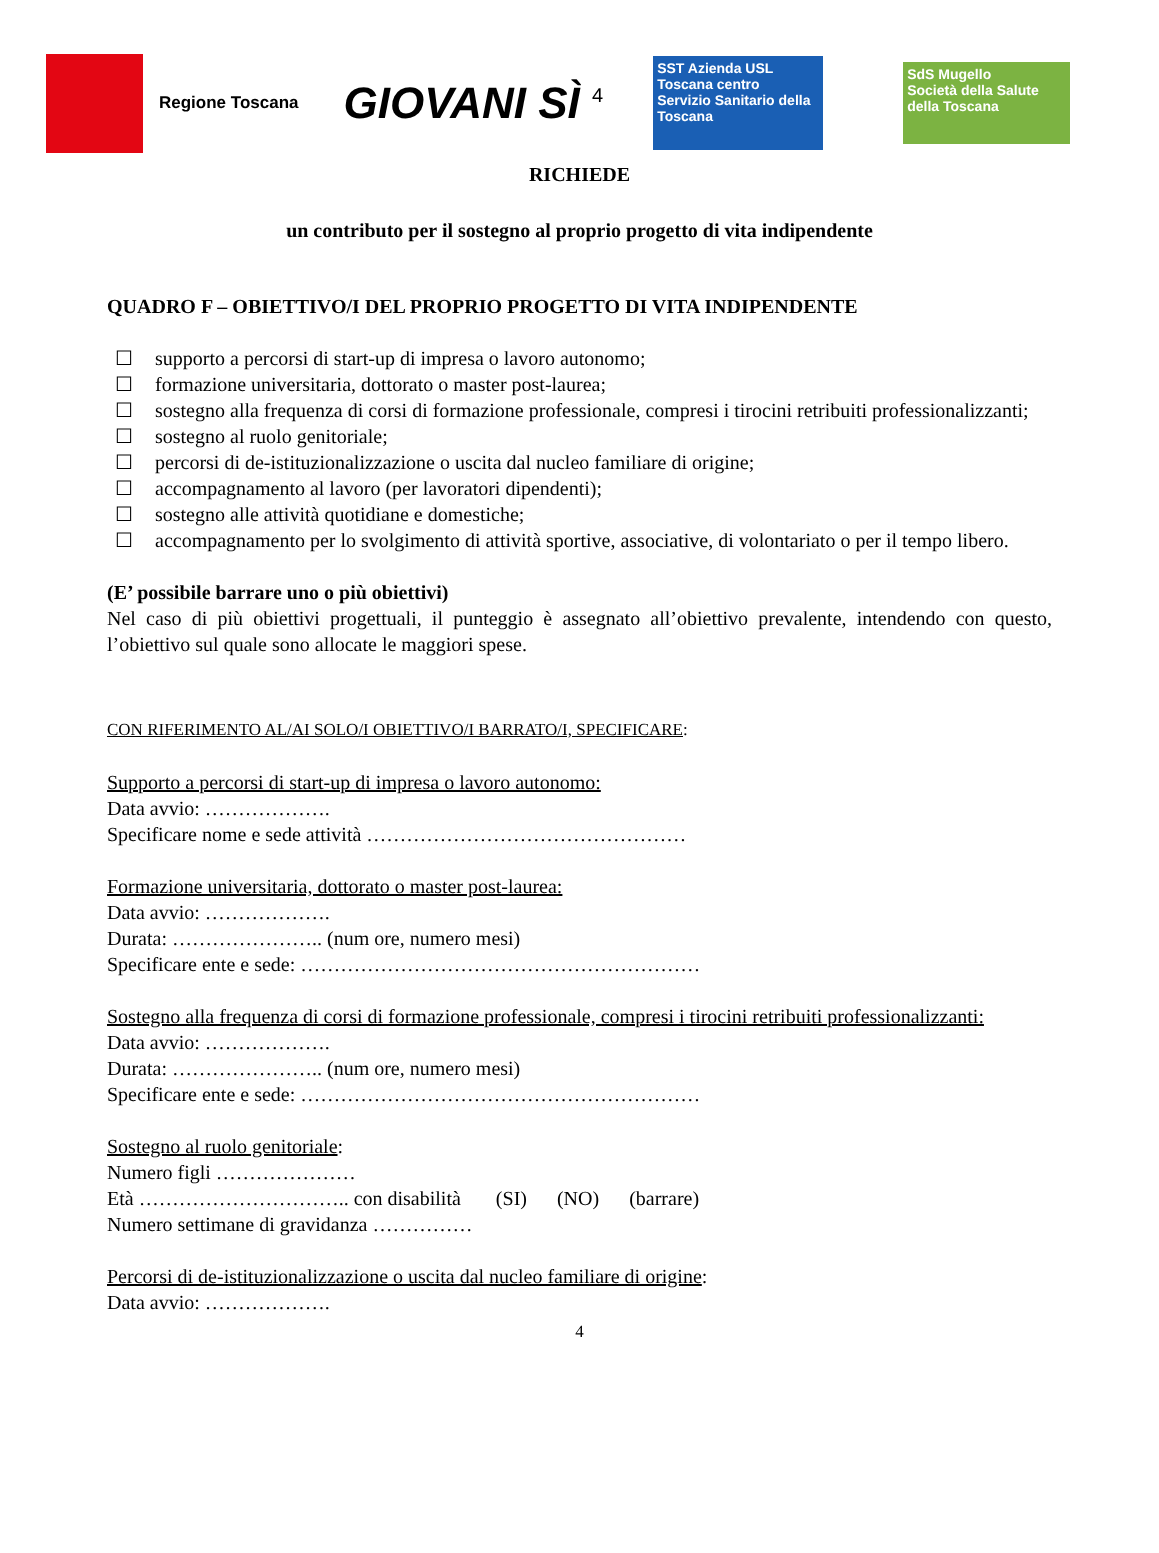Regione Toscana
GIOVANI SÌ <sup>4</sup>
SST Azienda USL Toscana centro
Servizio Sanitario della Toscana
SdS Mugello
Società della Salute della Toscana
RICHIEDE
un contributo per il sostegno al proprio progetto di vita indipendente
QUADRO F – OBIETTIVO/I DEL PROPRIO PROGETTO DI VITA INDIPENDENTE
☐ supporto a percorsi di start-up di impresa o lavoro autonomo;
☐ formazione universitaria, dottorato o master post-laurea;
☐ sostegno alla frequenza di corsi di formazione professionale, compresi i tirocini retribuiti professionalizzanti;
☐ sostegno al ruolo genitoriale;
☐ percorsi di de-istituzionalizzazione o uscita dal nucleo familiare di origine;
☐ accompagnamento al lavoro (per lavoratori dipendenti);
☐ sostegno alle attività quotidiane e domestiche;
☐ accompagnamento per lo svolgimento di attività sportive, associative, di volontariato o per il tempo libero.
(E’ possibile barrare uno o più obiettivi)
Nel caso di più obiettivi progettuali, il punteggio è assegnato all’obiettivo prevalente, intendendo con questo, l’obiettivo sul quale sono allocate le maggiori spese.
CON RIFERIMENTO AL/AI SOLO/I OBIETTIVO/I BARRATO/I, SPECIFICARE:
Supporto a percorsi di start-up di impresa o lavoro autonomo:
Data avvio: ……………….
Specificare nome e sede attività …………………………………………
Formazione universitaria, dottorato o master post-laurea:
Data avvio: ……………….
Durata: ………………….. (num ore, numero mesi)
Specificare ente e sede: ……………………………………………………
Sostegno alla frequenza di corsi di formazione professionale, compresi i tirocini retribuiti professionalizzanti:
Data avvio: ……………….
Durata: ………………….. (num ore, numero mesi)
Specificare ente e sede: ……………………………………………………
Sostegno al ruolo genitoriale:
Numero figli …………………
Età ………………………….. con disabilità (SI) (NO) (barrare)
Numero settimane di gravidanza ……………
Percorsi di de-istituzionalizzazione o uscita dal nucleo familiare di origine:
Data avvio: ……………….
4